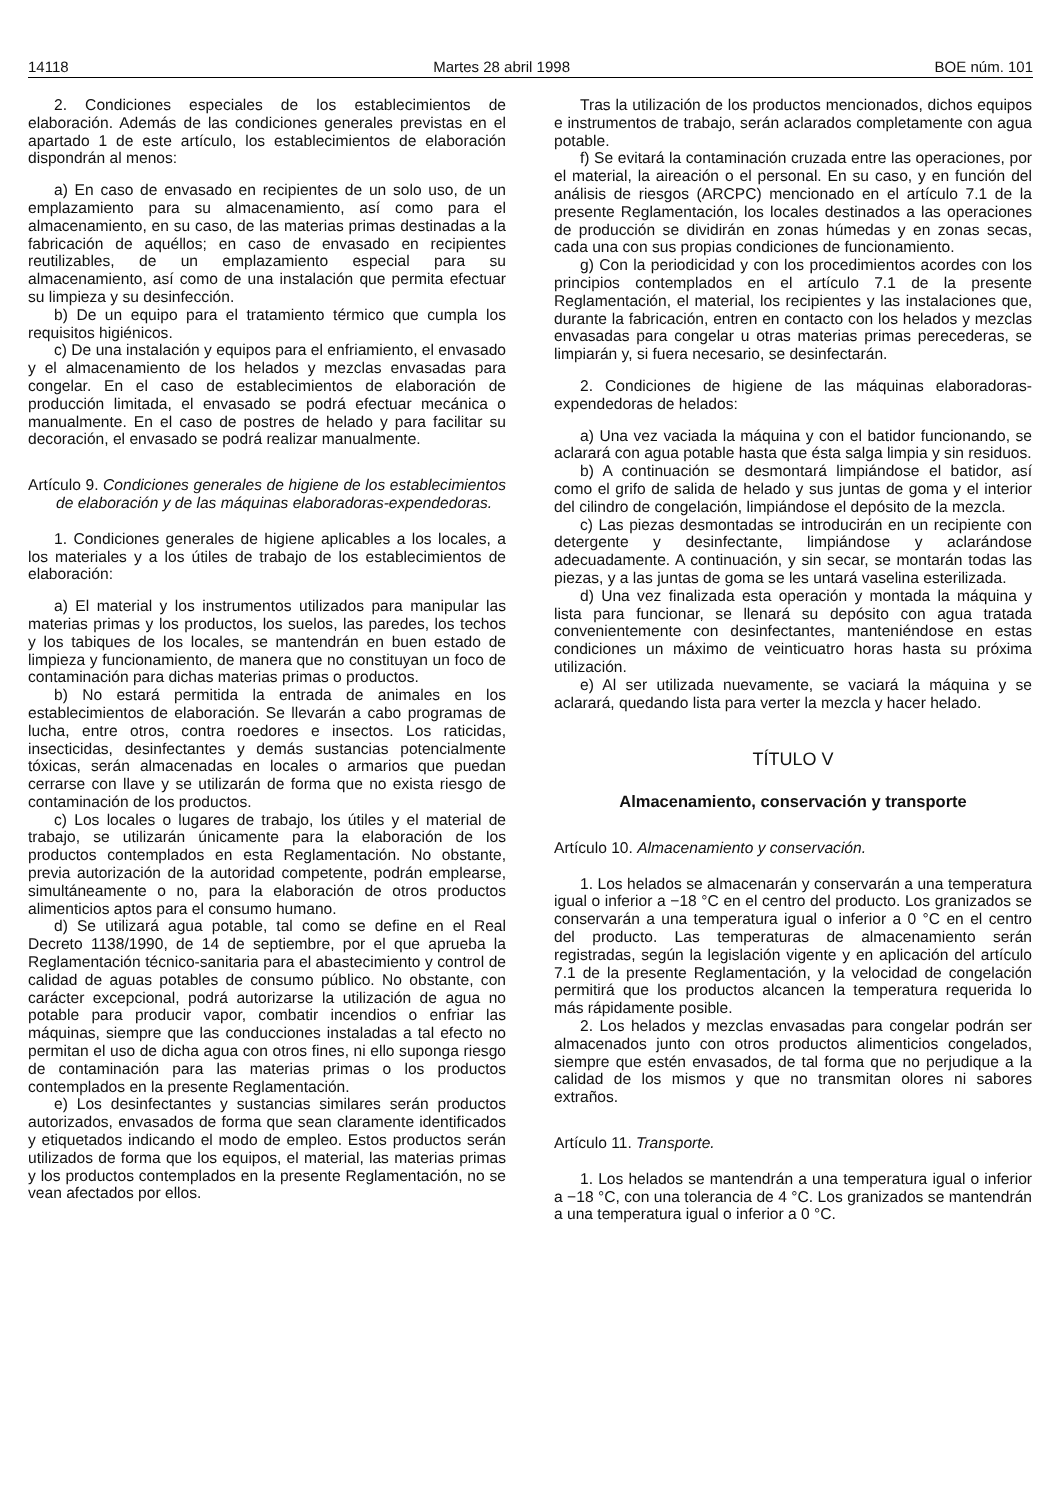14118 Martes 28 abril 1998 BOE núm. 101
2. Condiciones especiales de los establecimientos de elaboración. Además de las condiciones generales previstas en el apartado 1 de este artículo, los establecimientos de elaboración dispondrán al menos:
a) En caso de envasado en recipientes de un solo uso, de un emplazamiento para su almacenamiento, así como para el almacenamiento, en su caso, de las materias primas destinadas a la fabricación de aquéllos; en caso de envasado en recipientes reutilizables, de un emplazamiento especial para su almacenamiento, así como de una instalación que permita efectuar su limpieza y su desinfección.
b) De un equipo para el tratamiento térmico que cumpla los requisitos higiénicos.
c) De una instalación y equipos para el enfriamiento, el envasado y el almacenamiento de los helados y mezclas envasadas para congelar. En el caso de establecimientos de elaboración de producción limitada, el envasado se podrá efectuar mecánica o manualmente. En el caso de postres de helado y para facilitar su decoración, el envasado se podrá realizar manualmente.
Artículo 9. Condiciones generales de higiene de los establecimientos de elaboración y de las máquinas elaboradoras-expendedoras.
1. Condiciones generales de higiene aplicables a los locales, a los materiales y a los útiles de trabajo de los establecimientos de elaboración:
a) El material y los instrumentos utilizados para manipular las materias primas y los productos, los suelos, las paredes, los techos y los tabiques de los locales, se mantendrán en buen estado de limpieza y funcionamiento, de manera que no constituyan un foco de contaminación para dichas materias primas o productos.
b) No estará permitida la entrada de animales en los establecimientos de elaboración. Se llevarán a cabo programas de lucha, entre otros, contra roedores e insectos. Los raticidas, insecticidas, desinfectantes y demás sustancias potencialmente tóxicas, serán almacenadas en locales o armarios que puedan cerrarse con llave y se utilizarán de forma que no exista riesgo de contaminación de los productos.
c) Los locales o lugares de trabajo, los útiles y el material de trabajo, se utilizarán únicamente para la elaboración de los productos contemplados en esta Reglamentación. No obstante, previa autorización de la autoridad competente, podrán emplearse, simultáneamente o no, para la elaboración de otros productos alimenticios aptos para el consumo humano.
d) Se utilizará agua potable, tal como se define en el Real Decreto 1138/1990, de 14 de septiembre, por el que aprueba la Reglamentación técnico-sanitaria para el abastecimiento y control de calidad de aguas potables de consumo público. No obstante, con carácter excepcional, podrá autorizarse la utilización de agua no potable para producir vapor, combatir incendios o enfriar las máquinas, siempre que las conducciones instaladas a tal efecto no permitan el uso de dicha agua con otros fines, ni ello suponga riesgo de contaminación para las materias primas o los productos contemplados en la presente Reglamentación.
e) Los desinfectantes y sustancias similares serán productos autorizados, envasados de forma que sean claramente identificados y etiquetados indicando el modo de empleo. Estos productos serán utilizados de forma que los equipos, el material, las materias primas y los productos contemplados en la presente Reglamentación, no se vean afectados por ellos.
Tras la utilización de los productos mencionados, dichos equipos e instrumentos de trabajo, serán aclarados completamente con agua potable.
f) Se evitará la contaminación cruzada entre las operaciones, por el material, la aireación o el personal. En su caso, y en función del análisis de riesgos (ARCPC) mencionado en el artículo 7.1 de la presente Reglamentación, los locales destinados a las operaciones de producción se dividirán en zonas húmedas y en zonas secas, cada una con sus propias condiciones de funcionamiento.
g) Con la periodicidad y con los procedimientos acordes con los principios contemplados en el artículo 7.1 de la presente Reglamentación, el material, los recipientes y las instalaciones que, durante la fabricación, entren en contacto con los helados y mezclas envasadas para congelar u otras materias primas perecederas, se limpiarán y, si fuera necesario, se desinfectarán.
2. Condiciones de higiene de las máquinas elaboradoras-expendedoras de helados:
a) Una vez vaciada la máquina y con el batidor funcionando, se aclarará con agua potable hasta que ésta salga limpia y sin residuos.
b) A continuación se desmontará limpiándose el batidor, así como el grifo de salida de helado y sus juntas de goma y el interior del cilindro de congelación, limpiándose el depósito de la mezcla.
c) Las piezas desmontadas se introducirán en un recipiente con detergente y desinfectante, limpiándose y aclarándose adecuadamente. A continuación, y sin secar, se montarán todas las piezas, y a las juntas de goma se les untará vaselina esterilizada.
d) Una vez finalizada esta operación y montada la máquina y lista para funcionar, se llenará su depósito con agua tratada convenientemente con desinfectantes, manteniéndose en estas condiciones un máximo de veinticuatro horas hasta su próxima utilización.
e) Al ser utilizada nuevamente, se vaciará la máquina y se aclarará, quedando lista para verter la mezcla y hacer helado.
TÍTULO V
Almacenamiento, conservación y transporte
Artículo 10. Almacenamiento y conservación.
1. Los helados se almacenarán y conservarán a una temperatura igual o inferior a −18 °C en el centro del producto. Los granizados se conservarán a una temperatura igual o inferior a 0 °C en el centro del producto. Las temperaturas de almacenamiento serán registradas, según la legislación vigente y en aplicación del artículo 7.1 de la presente Reglamentación, y la velocidad de congelación permitirá que los productos alcancen la temperatura requerida lo más rápidamente posible.
2. Los helados y mezclas envasadas para congelar podrán ser almacenados junto con otros productos alimenticios congelados, siempre que estén envasados, de tal forma que no perjudique a la calidad de los mismos y que no transmitan olores ni sabores extraños.
Artículo 11. Transporte.
1. Los helados se mantendrán a una temperatura igual o inferior a −18 °C, con una tolerancia de 4 °C. Los granizados se mantendrán a una temperatura igual o inferior a 0 °C.